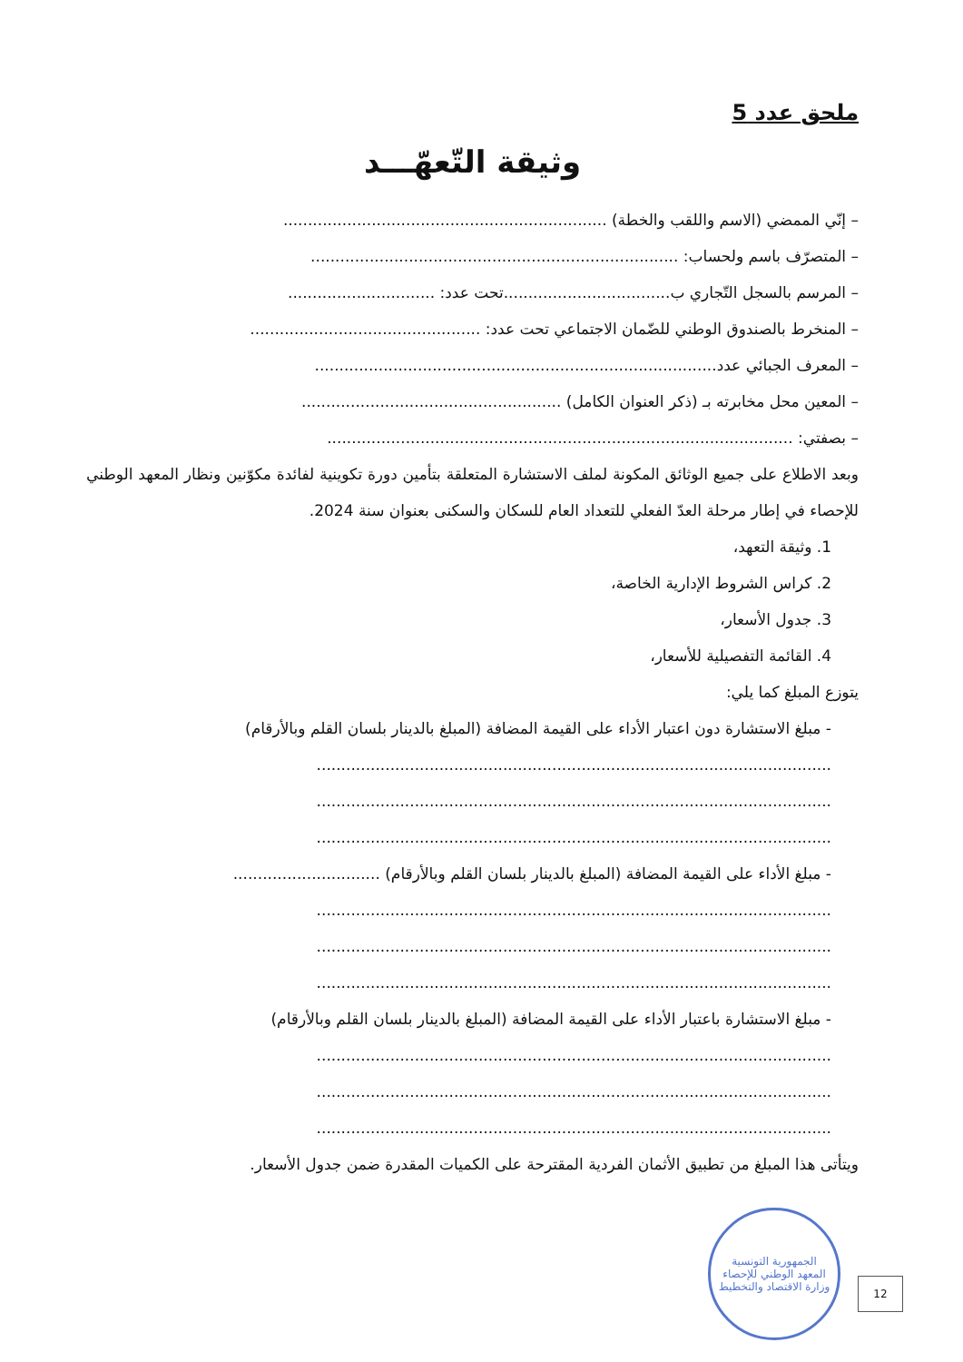ملحق عدد 5
وثيقة التّعهّـــد
– إنّي الممضي (الاسم واللقب والخطة) ..................................................................
– المتصرّف باسم ولحساب: ...........................................................................
– المرسم بالسجل التّجاري ب..................................تحت عدد: ..............................
– المنخرط بالصندوق الوطني للضّمان الاجتماعي تحت عدد: ...............................................
– المعرف الجبائي عدد..................................................................................
– المعين محل مخابرته بـ (ذكر العنوان الكامل) .....................................................
– بصفتي: ...............................................................................................
وبعد الاطلاع على جميع الوثائق المكونة لملف الاستشارة المتعلقة بتأمين دورة تكوينية لفائدة مكوّنين ونظار المعهد الوطني للإحصاء في إطار مرحلة العدّ الفعلي للتعداد العام للسكان والسكنى بعنوان سنة 2024.
1. وثيقة التعهد،
2. كراس الشروط الإدارية الخاصة،
3. جدول الأسعار،
4. القائمة التفصيلية للأسعار،
يتوزع المبلغ كما يلي:
- مبلغ الاستشارة دون اعتبار الأداء على القيمة المضافة (المبلغ بالدينار بلسان القلم وبالأرقام)
.........................................................................................................
.........................................................................................................
.........................................................................................................
- مبلغ الأداء على القيمة المضافة (المبلغ بالدينار بلسان القلم وبالأرقام) ..............................
.........................................................................................................
.........................................................................................................
.........................................................................................................
- مبلغ الاستشارة باعتبار الأداء على القيمة المضافة (المبلغ بالدينار بلسان القلم وبالأرقام)
.........................................................................................................
.........................................................................................................
.........................................................................................................
ويتأتى هذا المبلغ من تطبيق الأثمان الفردية المقترحة على الكميات المقدرة ضمن جدول الأسعار.
الجمهورية التونسية
المعهد الوطني للإحصاء
وزارة الاقتصاد والتخطيط
12